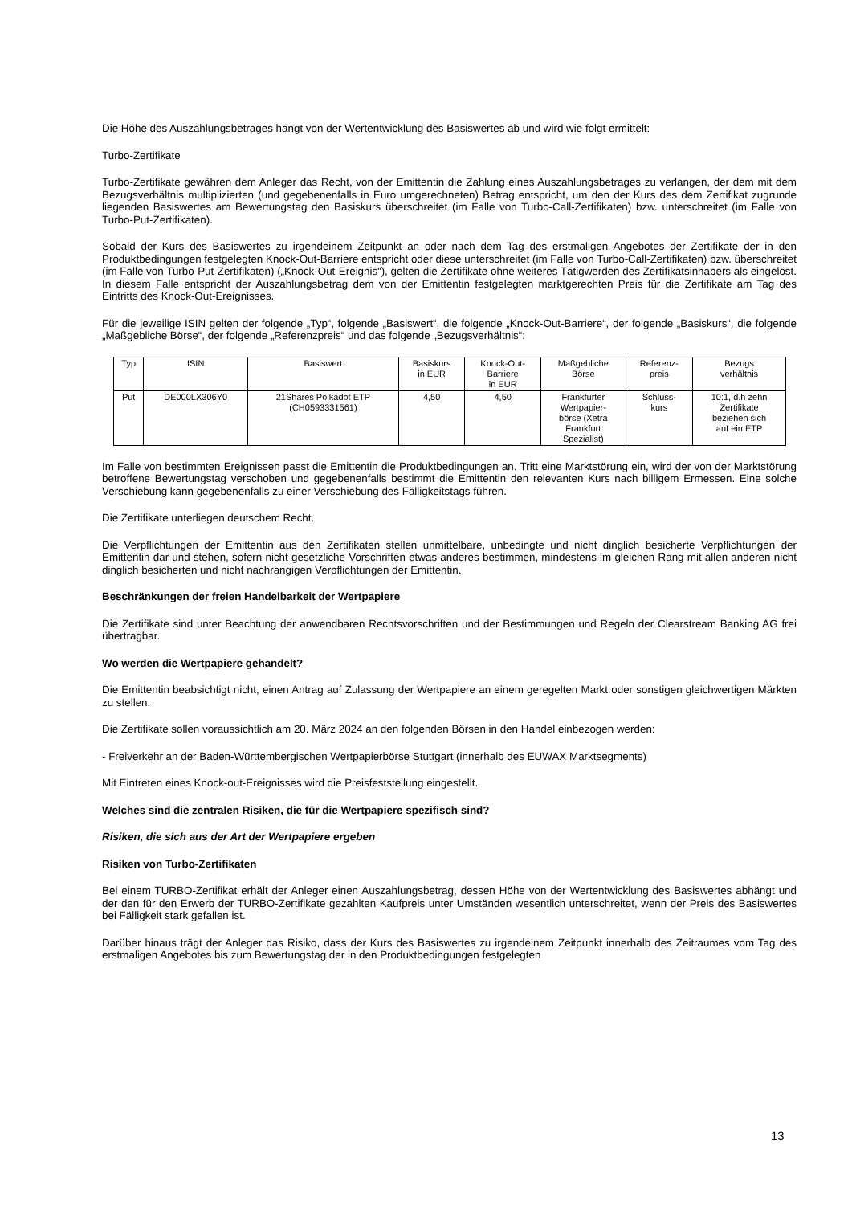Die Höhe des Auszahlungsbetrages hängt von der Wertentwicklung des Basiswertes ab und wird wie folgt ermittelt:
Turbo-Zertifikate
Turbo-Zertifikate gewähren dem Anleger das Recht, von der Emittentin die Zahlung eines Auszahlungsbetrages zu verlangen, der dem mit dem Bezugsverhältnis multiplizierten (und gegebenenfalls in Euro umgerechneten) Betrag entspricht, um den der Kurs des dem Zertifikat zugrunde liegenden Basiswertes am Bewertungstag den Basiskurs überschreitet (im Falle von Turbo-Call-Zertifikaten) bzw. unterschreitet (im Falle von Turbo-Put-Zertifikaten).
Sobald der Kurs des Basiswertes zu irgendeinem Zeitpunkt an oder nach dem Tag des erstmaligen Angebotes der Zertifikate der in den Produktbedingungen festgelegten Knock-Out-Barriere entspricht oder diese unterschreitet (im Falle von Turbo-Call-Zertifikaten) bzw. überschreitet (im Falle von Turbo-Put-Zertifikaten) („Knock-Out-Ereignis“), gelten die Zertifikate ohne weiteres Tätigwerden des Zertifikatsinhabers als eingelöst. In diesem Falle entspricht der Auszahlungsbetrag dem von der Emittentin festgelegten marktgerechten Preis für die Zertifikate am Tag des Eintritts des Knock-Out-Ereignisses.
Für die jeweilige ISIN gelten der folgende „Typ“, folgende „Basiswert“, die folgende „Knock-Out-Barriere“, der folgende „Basiskurs“, die folgende „Maßgebliche Börse“, der folgende „Referenzpreis“ und das folgende „Bezugsverhältnis“:
| Typ | ISIN | Basiswert | Basiskurs in EUR | Knock-Out- Barriere in EUR | Maßgebliche Börse | Referenz- preis | Bezugs verhältnis |
| Put | DE000LX306Y0 | 21Shares Polkadot ETP (CH0593331561) | 4,50 | 4,50 | Frankfurter Wertpapier- börse (Xetra Frankfurt Spezialist) | Schluss- kurs | 10:1, d.h zehn Zertifikate beziehen sich auf ein ETP |
Im Falle von bestimmten Ereignissen passt die Emittentin die Produktbedingungen an. Tritt eine Marktstörung ein, wird der von der Marktstörung betroffene Bewertungstag verschoben und gegebenenfalls bestimmt die Emittentin den relevanten Kurs nach billigem Ermessen. Eine solche Verschiebung kann gegebenenfalls zu einer Verschiebung des Fälligkeitstags führen.
Die Zertifikate unterliegen deutschem Recht.
Die Verpflichtungen der Emittentin aus den Zertifikaten stellen unmittelbare, unbedingte und nicht dinglich besicherte Verpflichtungen der Emittentin dar und stehen, sofern nicht gesetzliche Vorschriften etwas anderes bestimmen, mindestens im gleichen Rang mit allen anderen nicht dinglich besicherten und nicht nachrangigen Verpflichtungen der Emittentin.
Beschränkungen der freien Handelbarkeit der Wertpapiere
Die Zertifikate sind unter Beachtung der anwendbaren Rechtsvorschriften und der Bestimmungen und Regeln der Clearstream Banking AG frei übertragbar.
Wo werden die Wertpapiere gehandelt?
Die Emittentin beabsichtigt nicht, einen Antrag auf Zulassung der Wertpapiere an einem geregelten Markt oder sonstigen gleichwertigen Märkten zu stellen.
Die Zertifikate sollen voraussichtlich am 20. März 2024 an den folgenden Börsen in den Handel einbezogen werden:
- Freiverkehr an der Baden-Württembergischen Wertpapierbörse Stuttgart (innerhalb des EUWAX Marktsegments)
Mit Eintreten eines Knock-out-Ereignisses wird die Preisfeststellung eingestellt.
Welches sind die zentralen Risiken, die für die Wertpapiere spezifisch sind?
Risiken, die sich aus der Art der Wertpapiere ergeben
Risiken von Turbo-Zertifikaten
Bei einem TURBO-Zertifikat erhält der Anleger einen Auszahlungsbetrag, dessen Höhe von der Wertentwicklung des Basiswertes abhängt und der den für den Erwerb der TURBO-Zertifikate gezahlten Kaufpreis unter Umständen wesentlich unterschreitet, wenn der Preis des Basiswertes bei Fälligkeit stark gefallen ist.
Darüber hinaus trägt der Anleger das Risiko, dass der Kurs des Basiswertes zu irgendeinem Zeitpunkt innerhalb des Zeitraumes vom Tag des erstmaligen Angebotes bis zum Bewertungstag der in den Produktbedingungen festgelegten
13